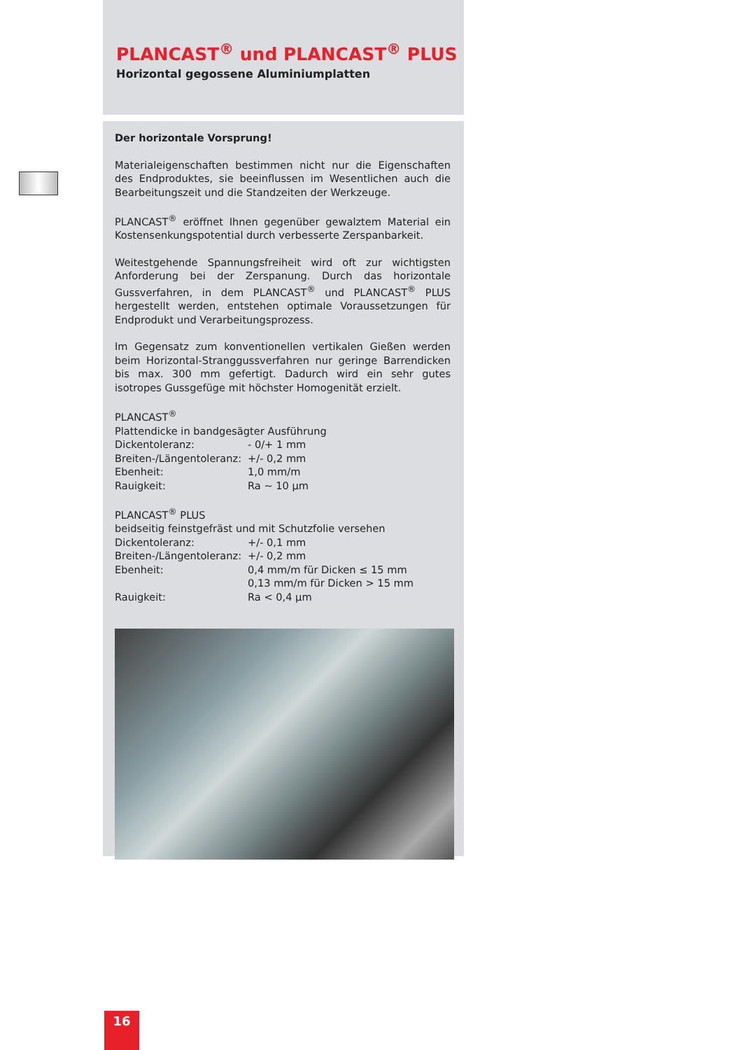PLANCAST<sup>®</sup> und PLANCAST<sup>®</sup> PLUS
Horizontal gegossene Aluminiumplatten
Der horizontale Vorsprung!
Materialeigenschaften bestimmen nicht nur die Eigenschaften des Endproduktes, sie beeinflussen im Wesentlichen auch die Bearbeitungszeit und die Standzeiten der Werkzeuge.
PLANCAST<sup>®</sup> eröffnet Ihnen gegenüber gewalztem Material ein Kostensenkungspotential durch verbesserte Zerspanbarkeit.
Weitestgehende Spannungsfreiheit wird oft zur wichtigsten Anforderung bei der Zerspanung. Durch das horizontale Gussverfahren, in dem PLANCAST<sup>®</sup> und PLANCAST<sup>®</sup> PLUS hergestellt werden, entstehen optimale Voraussetzungen für Endprodukt und Verarbeitungsprozess.
Im Gegensatz zum konventionellen vertikalen Gießen werden beim Horizontal-Stranggussverfahren nur geringe Barrendicken bis max. 300 mm gefertigt. Dadurch wird ein sehr gutes isotropes Gussgefüge mit höchster Homogenität erzielt.
PLANCAST<sup>®</sup>
Plattendicke in bandgesägter Ausführung
| Dickentoleranz: | - 0/+ 1 mm |
| Breiten-/Längentoleranz: | +/- 0,2 mm |
| Ebenheit: | 1,0 mm/m |
| Rauigkeit: | Ra ~ 10 µm |
PLANCAST<sup>®</sup> PLUS
beidseitig feinstgefräst und mit Schutzfolie versehen
| Dickentoleranz: | +/- 0,1 mm |
| Breiten-/Längentoleranz: | +/- 0,2 mm |
| Ebenheit: | 0,4 mm/m für Dicken ≤ 15 mm 0,13 mm/m für Dicken > 15 mm |
| Rauigkeit: | Ra < 0,4 µm |
16